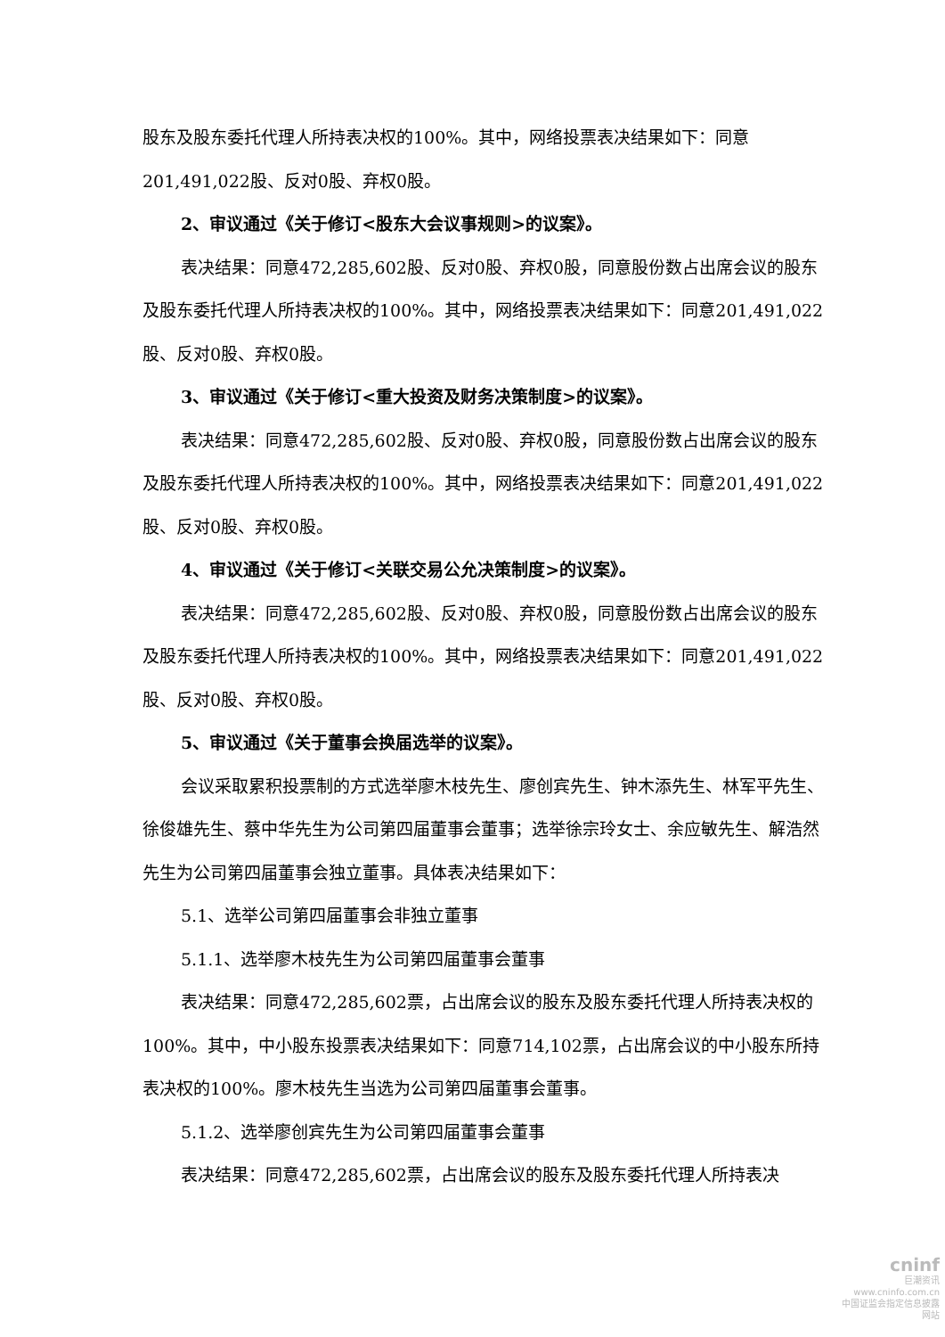股东及股东委托代理人所持表决权的100%。其中，网络投票表决结果如下：同意201,491,022股、反对0股、弃权0股。
2、审议通过《关于修订<股东大会议事规则>的议案》。
表决结果：同意472,285,602股、反对0股、弃权0股，同意股份数占出席会议的股东及股东委托代理人所持表决权的100%。其中，网络投票表决结果如下：同意201,491,022股、反对0股、弃权0股。
3、审议通过《关于修订<重大投资及财务决策制度>的议案》。
表决结果：同意472,285,602股、反对0股、弃权0股，同意股份数占出席会议的股东及股东委托代理人所持表决权的100%。其中，网络投票表决结果如下：同意201,491,022股、反对0股、弃权0股。
4、审议通过《关于修订<关联交易公允决策制度>的议案》。
表决结果：同意472,285,602股、反对0股、弃权0股，同意股份数占出席会议的股东及股东委托代理人所持表决权的100%。其中，网络投票表决结果如下：同意201,491,022股、反对0股、弃权0股。
5、审议通过《关于董事会换届选举的议案》。
会议采取累积投票制的方式选举廖木枝先生、廖创宾先生、钟木添先生、林军平先生、徐俊雄先生、蔡中华先生为公司第四届董事会董事；选举徐宗玲女士、余应敏先生、解浩然先生为公司第四届董事会独立董事。具体表决结果如下：
5.1、选举公司第四届董事会非独立董事
5.1.1、选举廖木枝先生为公司第四届董事会董事
表决结果：同意472,285,602票，占出席会议的股东及股东委托代理人所持表决权的100%。其中，中小股东投票表决结果如下：同意714,102票，占出席会议的中小股东所持表决权的100%。廖木枝先生当选为公司第四届董事会董事。
5.1.2、选举廖创宾先生为公司第四届董事会董事
表决结果：同意472,285,602票，占出席会议的股东及股东委托代理人所持表决
cninf
巨潮资讯
www.cninfo.com.cn
中国证监会指定信息披露网站